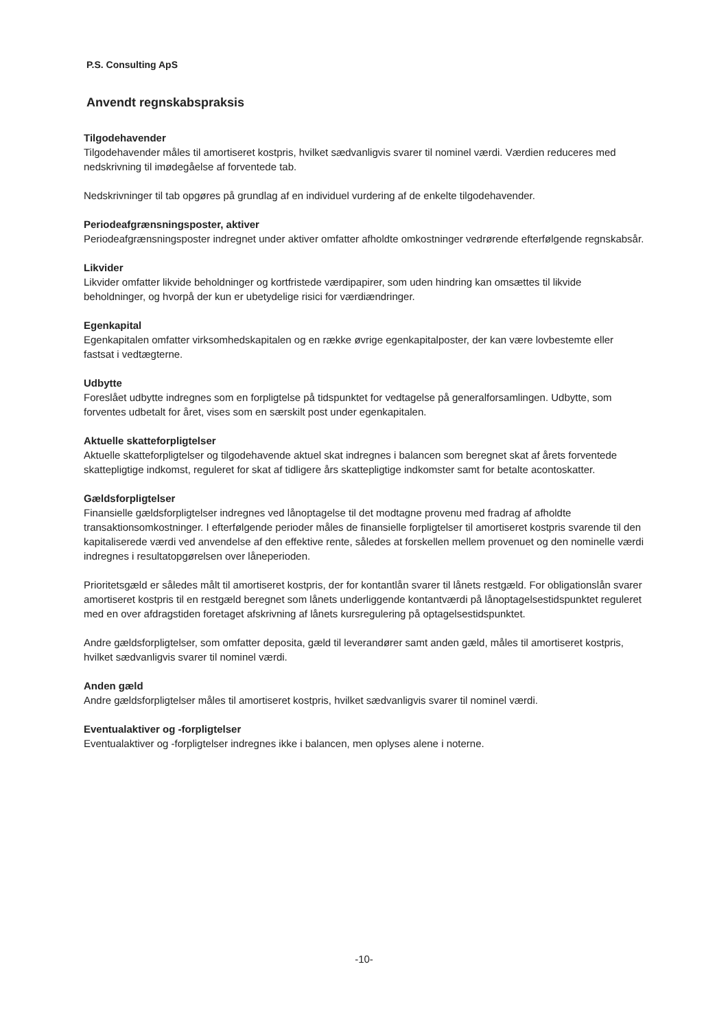P.S. Consulting ApS
Anvendt regnskabspraksis
Tilgodehavender
Tilgodehavender måles til amortiseret kostpris, hvilket sædvanligvis svarer til nominel værdi. Værdien reduceres med nedskrivning til imødegåelse af forventede tab.
Nedskrivninger til tab opgøres på grundlag af en individuel vurdering af de enkelte tilgodehavender.
Periodeafgrænsningsposter, aktiver
Periodeafgrænsningsposter indregnet under aktiver omfatter afholdte omkostninger vedrørende efterfølgende regnskabsår.
Likvider
Likvider omfatter likvide beholdninger og kortfristede værdipapirer, som uden hindring kan omsættes til likvide beholdninger, og hvorpå der kun er ubetydelige risici for værdiændringer.
Egenkapital
Egenkapitalen omfatter virksomhedskapitalen og en række øvrige egenkapitalposter, der kan være lovbestemte eller fastsat i vedtægterne.
Udbytte
Foreslået udbytte indregnes som en forpligtelse på tidspunktet for vedtagelse på generalforsamlingen. Udbytte, som forventes udbetalt for året, vises som en særskilt post under egenkapitalen.
Aktuelle skatteforpligtelser
Aktuelle skatteforpligtelser og tilgodehavende aktuel skat indregnes i balancen som beregnet skat af årets forventede skattepligtige indkomst, reguleret for skat af tidligere års skattepligtige indkomster samt for betalte acontoskatter.
Gældsforpligtelser
Finansielle gældsforpligtelser indregnes ved lånoptagelse til det modtagne provenu med fradrag af afholdte transaktionsomkostninger. I efterfølgende perioder måles de finansielle forpligtelser til amortiseret kostpris svarende til den kapitaliserede værdi ved anvendelse af den effektive rente, således at forskellen mellem provenuet og den nominelle værdi indregnes i resultatopgørelsen over låneperioden.
Prioritetsgæld er således målt til amortiseret kostpris, der for kontantlån svarer til lånets restgæld. For obligationslån svarer amortiseret kostpris til en restgæld beregnet som lånets underliggende kontantværdi på lånoptagelsestidspunktet reguleret med en over afdragstiden foretaget afskrivning af lånets kursregulering på optagelsestidspunktet.
Andre gældsforpligtelser, som omfatter deposita, gæld til leverandører samt anden gæld, måles til amortiseret kostpris, hvilket sædvanligvis svarer til nominel værdi.
Anden gæld
Andre gældsforpligtelser måles til amortiseret kostpris, hvilket sædvanligvis svarer til nominel værdi.
Eventualaktiver og -forpligtelser
Eventualaktiver og -forpligtelser indregnes ikke i balancen, men oplyses alene i noterne.
-10-